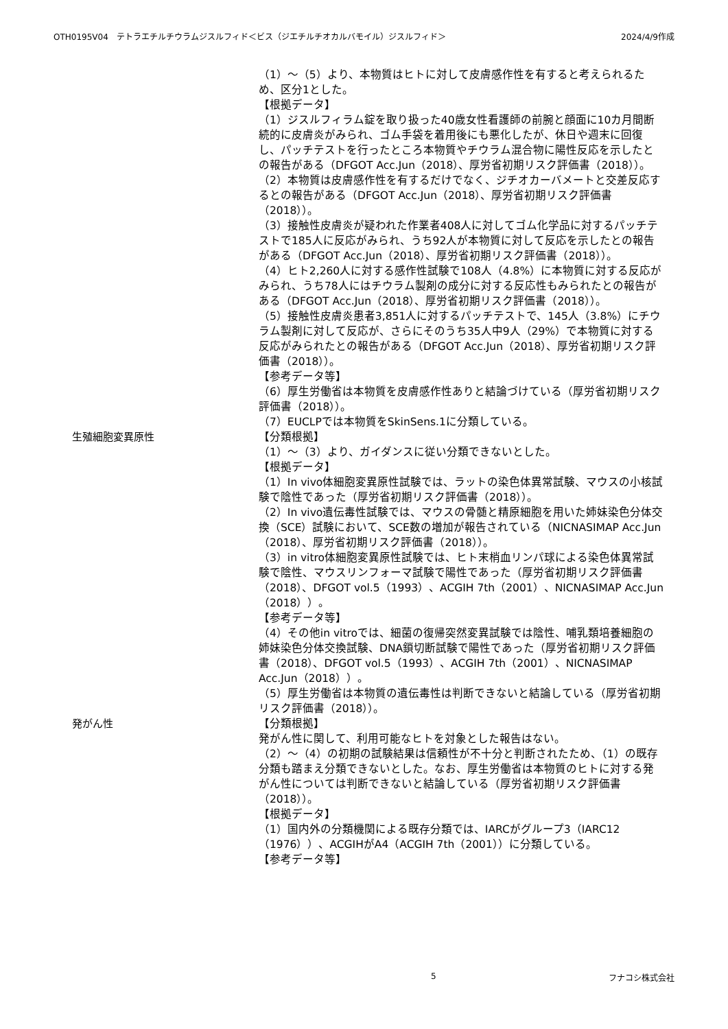OTH0195V04　テトラエチルチウラムジスルフィド＜ビス（ジエチルチオカルバモイル）ジスルフィド＞ 2024/4/9作成
（1）～（5）より、本物質はヒトに対して皮膚感作性を有すると考えられるため、区分1とした。
【根拠データ】
（1）ジスルフィラム錠を取り扱った40歳女性看護師の前腕と顔面に10カ月間断続的に皮膚炎がみられ、ゴム手袋を着用後にも悪化したが、休日や週末に回復し、パッチテストを行ったところ本物質やチウラム混合物に陽性反応を示したとの報告がある（DFGOT Acc.Jun（2018）、厚労省初期リスク評価書（2018））。
（2）本物質は皮膚感作性を有するだけでなく、ジチオカーバメートと交差反応するとの報告がある（DFGOT Acc.Jun（2018）、厚労省初期リスク評価書（2018））。
（3）接触性皮膚炎が疑われた作業者408人に対してゴム化学品に対するパッチテストで185人に反応がみられ、うち92人が本物質に対して反応を示したとの報告がある（DFGOT Acc.Jun（2018）、厚労省初期リスク評価書（2018））。
（4）ヒト2,260人に対する感作性試験で108人（4.8%）に本物質に対する反応がみられ、うち78人にはチウラム製剤の成分に対する反応性もみられたとの報告がある（DFGOT Acc.Jun（2018）、厚労省初期リスク評価書（2018））。
（5）接触性皮膚炎患者3,851人に対するパッチテストで、145人（3.8%）にチウラム製剤に対して反応が、さらにそのうち35人中9人（29%）で本物質に対する反応がみられたとの報告がある（DFGOT Acc.Jun（2018）、厚労省初期リスク評価書（2018））。
【参考データ等】
（6）厚生労働省は本物質を皮膚感作性ありと結論づけている（厚労省初期リスク評価書（2018））。
（7）EUCLPでは本物質をSkinSens.1に分類している。
生殖細胞変異原性 【分類根拠】
（1）～（3）より、ガイダンスに従い分類できないとした。
【根拠データ】
（1）In vivo体細胞変異原性試験では、ラットの染色体異常試験、マウスの小核試験で陰性であった（厚労省初期リスク評価書（2018））。
（2）In vivo遺伝毒性試験では、マウスの骨髄と精原細胞を用いた姉妹染色分体交換（SCE）試験において、SCE数の増加が報告されている（NICNASIMAP Acc.Jun（2018）、厚労省初期リスク評価書（2018））。
（3）in vitro体細胞変異原性試験では、ヒト末梢血リンパ球による染色体異常試験で陰性、マウスリンフォーマ試験で陽性であった（厚労省初期リスク評価書（2018）、DFGOT vol.5（1993）、ACGIH 7th（2001）、NICNASIMAP Acc.Jun（2018））。
【参考データ等】
（4）その他in vitroでは、細菌の復帰突然変異試験では陰性、哺乳類培養細胞の姉妹染色分体交換試験、DNA鎖切断試験で陽性であった（厚労省初期リスク評価書（2018）、DFGOT vol.5（1993）、ACGIH 7th（2001）、NICNASIMAP Acc.Jun（2018））。
（5）厚生労働省は本物質の遺伝毒性は判断できないと結論している（厚労省初期リスク評価書（2018））。
発がん性 【分類根拠】
発がん性に関して、利用可能なヒトを対象とした報告はない。
（2）～（4）の初期の試験結果は信頼性が不十分と判断されたため、（1）の既存分類も踏まえ分類できないとした。なお、厚生労働省は本物質のヒトに対する発がん性については判断できないと結論している（厚労省初期リスク評価書（2018））。
【根拠データ】
（1）国内外の分類機関による既存分類では、IARCがグループ3（IARC12（1976））、ACGIHがA4（ACGIH 7th（2001））に分類している。
【参考データ等】
5 フナコシ株式会社